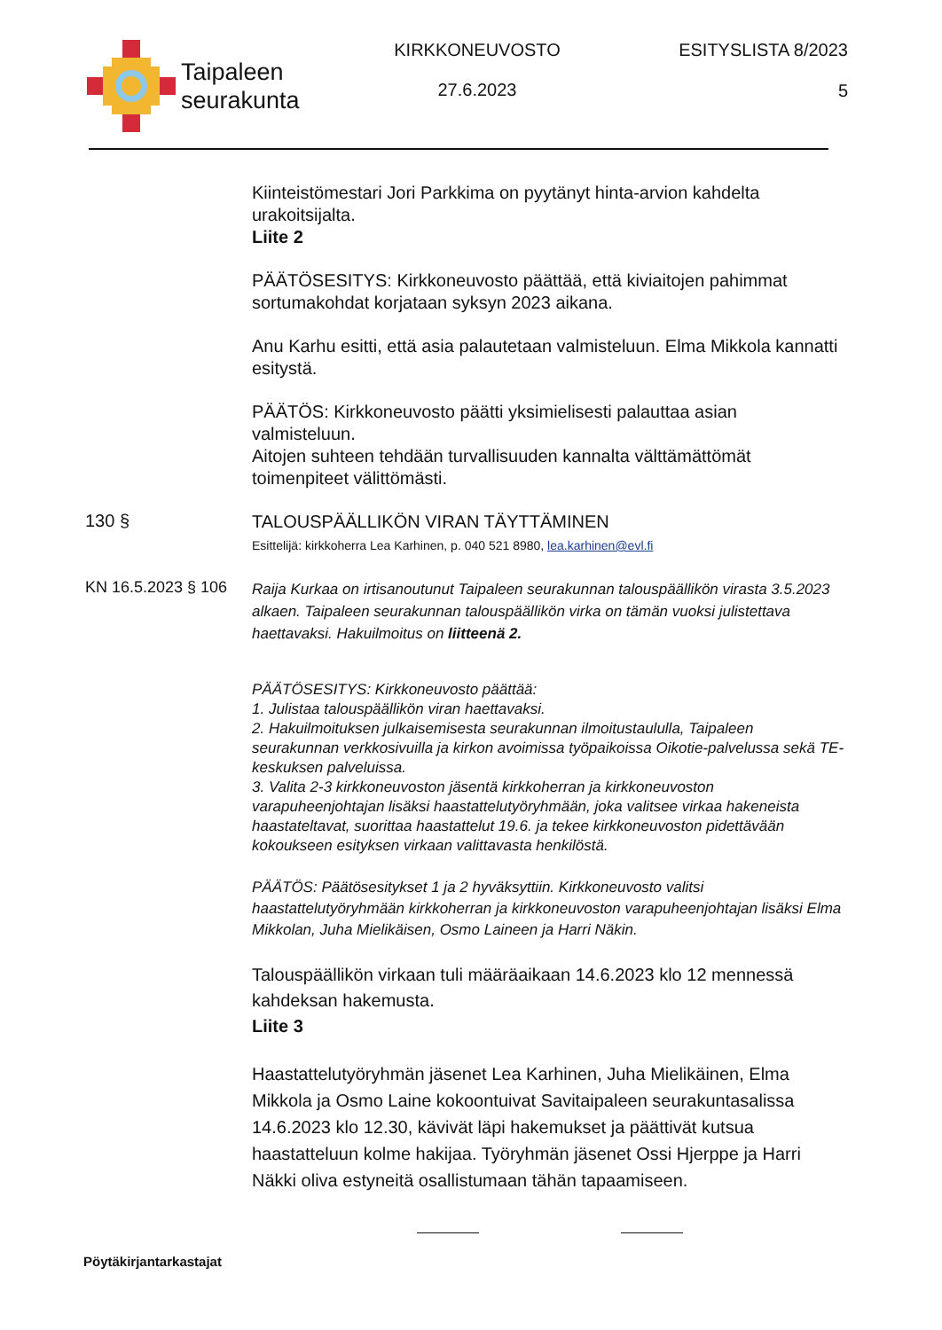Taipaleen
seurakunta
KIRKKONEUVOSTO
27.6.2023
ESITYSLISTA 8/2023
5
Kiinteistömestari Jori Parkkima on pyytänyt hinta-arvion kahdelta urakoitsijalta.
Liite 2
PÄÄTÖSESITYS: Kirkkoneuvosto päättää, että kiviaitojen pahimmat sortumakohdat korjataan syksyn 2023 aikana.
Anu Karhu esitti, että asia palautetaan valmisteluun. Elma Mikkola kannatti esitystä.
PÄÄTÖS: Kirkkoneuvosto päätti yksimielisesti palauttaa asian valmisteluun.
Aitojen suhteen tehdään turvallisuuden kannalta välttämättömät toimenpiteet välittömästi.
130 §
TALOUSPÄÄLLIKÖN VIRAN TÄYTTÄMINEN
Esittelijä: kirkkoherra Lea Karhinen, p. 040 521 8980, lea.karhinen@evl.fi
KN 16.5.2023 § 106
Raija Kurkaa on irtisanoutunut Taipaleen seurakunnan talouspäällikön virasta 3.5.2023 alkaen. Taipaleen seurakunnan talouspäällikön virka on tämän vuoksi julistettava haettavaksi. Hakuilmoitus on liitteenä 2.
PÄÄTÖSESITYS: Kirkkoneuvosto päättää:
1. Julistaa talouspäällikön viran haettavaksi.
2. Hakuilmoituksen julkaisemisesta seurakunnan ilmoitustaululla, Taipaleen seurakunnan verkkosivuilla ja kirkon avoimissa työpaikoissa Oikotie-palvelussa sekä TE-keskuksen palveluissa.
3. Valita 2-3 kirkkoneuvoston jäsentä kirkkoherran ja kirkkoneuvoston varapuheenjohtajan lisäksi haastattelutyöryhmään, joka valitsee virkaa hakeneista haastateltavat, suorittaa haastattelut 19.6. ja tekee kirkkoneuvoston pidettävään kokoukseen esityksen virkaan valittavasta henkilöstä.
PÄÄTÖS: Päätösesitykset 1 ja 2 hyväksyttiin. Kirkkoneuvosto valitsi haastattelutyöryhmään kirkkoherran ja kirkkoneuvoston varapuheenjohtajan lisäksi Elma Mikkolan, Juha Mielikäisen, Osmo Laineen ja Harri Näkin.
Talouspäällikön virkaan tuli määräaikaan 14.6.2023 klo 12 mennessä kahdeksan hakemusta.
Liite 3
Haastattelutyöryhmän jäsenet Lea Karhinen, Juha Mielikäinen, Elma Mikkola ja Osmo Laine kokoontuivat Savitaipaleen seurakuntasalissa 14.6.2023 klo 12.30, kävivät läpi hakemukset ja päättivät kutsua haastatteluun kolme hakijaa. Työryhmän jäsenet Ossi Hjerppe ja Harri Näkki oliva estyneitä osallistumaan tähän tapaamiseen.
Pöytäkirjantarkastajat